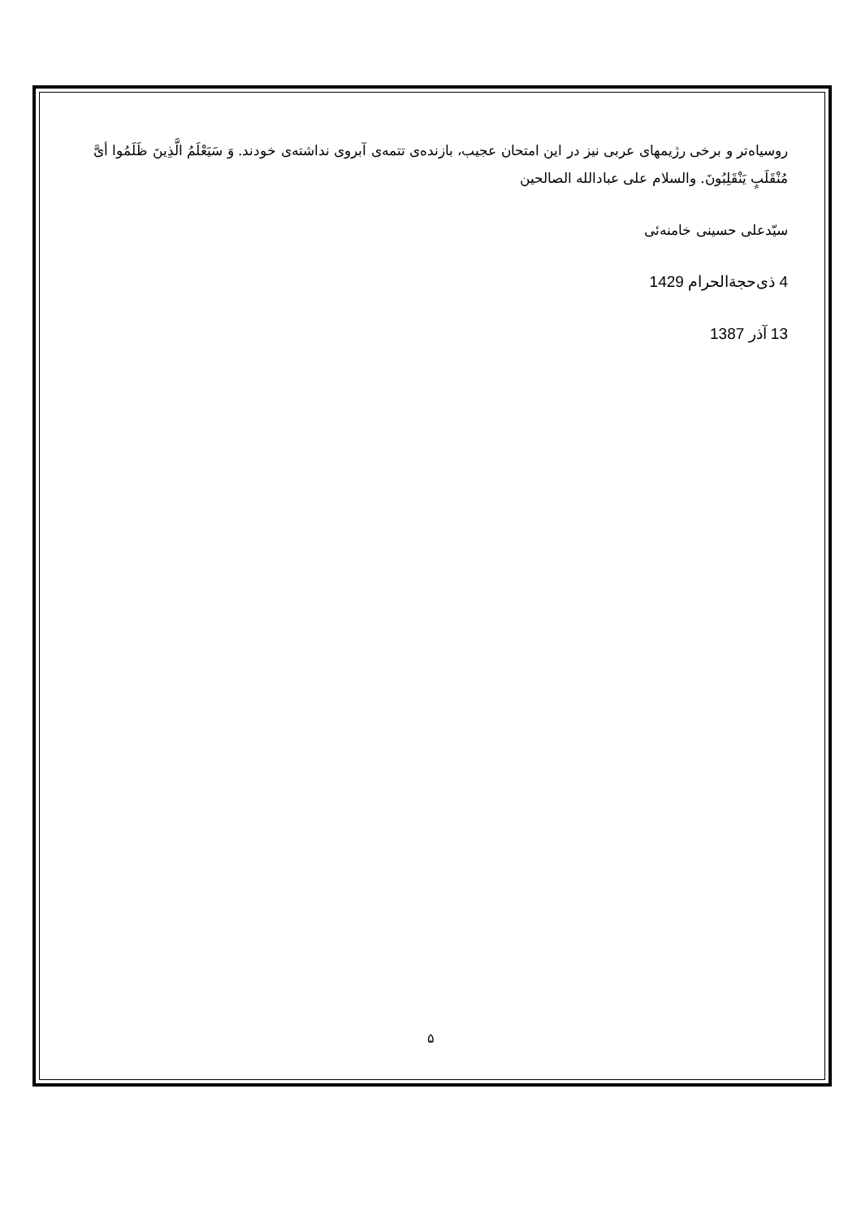روسیاه‌تر و برخی رژیمهای عربی نیز در این امتحان عجیب، بازنده‌ی تتمه‌ی آبروی نداشته‌ی خودند. وَ سَیَعْلَمُ الَّذِینَ ظَلَمُوا أیَّ مُنْقَلَبٍ یَنْقَلِبُونَ. والسلام علی عبادالله الصالحین
سیّدعلی حسینی خامنه‌ئی
4 ذی‌حجة‌الحرام 1429
13 آذر 1387
۵